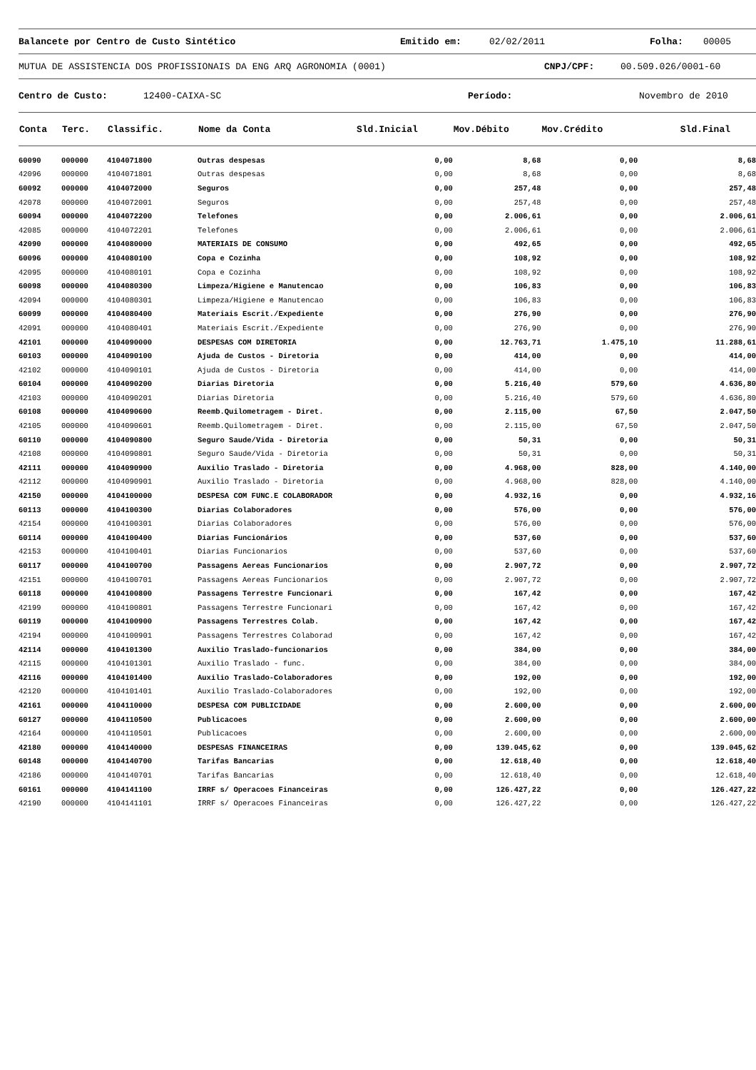Balancete por Centro de Custo Sintético Emitido em: 02/02/2011 Folha: 00005
MUTUA DE ASSISTENCIA DOS PROFISSIONAIS DA ENG ARQ AGRONOMIA (0001) CNPJ/CPF: 00.509.026/0001-60
Centro de Custo: 12400-CAIXA-SC Período: Novembro de 2010
| Conta | Terc. | Classific. | Nome da Conta | Sld.Inicial | Mov.Débito | Mov.Crédito | Sld.Final |
| --- | --- | --- | --- | --- | --- | --- | --- |
| 60090 | 000000 | 4104071800 | Outras despesas | 0,00 | 8,68 | 0,00 | 8,68 |
| 42096 | 000000 | 4104071801 | Outras despesas | 0,00 | 8,68 | 0,00 | 8,68 |
| 60092 | 000000 | 4104072000 | Seguros | 0,00 | 257,48 | 0,00 | 257,48 |
| 42078 | 000000 | 4104072001 | Seguros | 0,00 | 257,48 | 0,00 | 257,48 |
| 60094 | 000000 | 4104072200 | Telefones | 0,00 | 2.006,61 | 0,00 | 2.006,61 |
| 42085 | 000000 | 4104072201 | Telefones | 0,00 | 2.006,61 | 0,00 | 2.006,61 |
| 42090 | 000000 | 4104080000 | MATERIAIS DE CONSUMO | 0,00 | 492,65 | 0,00 | 492,65 |
| 60096 | 000000 | 4104080100 | Copa e Cozinha | 0,00 | 108,92 | 0,00 | 108,92 |
| 42095 | 000000 | 4104080101 | Copa e Cozinha | 0,00 | 108,92 | 0,00 | 108,92 |
| 60098 | 000000 | 4104080300 | Limpeza/Higiene e Manutencao | 0,00 | 106,83 | 0,00 | 106,83 |
| 42094 | 000000 | 4104080301 | Limpeza/Higiene e Manutencao | 0,00 | 106,83 | 0,00 | 106,83 |
| 60099 | 000000 | 4104080400 | Materiais Escrit./Expediente | 0,00 | 276,90 | 0,00 | 276,90 |
| 42091 | 000000 | 4104080401 | Materiais Escrit./Expediente | 0,00 | 276,90 | 0,00 | 276,90 |
| 42101 | 000000 | 4104090000 | DESPESAS COM DIRETORIA | 0,00 | 12.763,71 | 1.475,10 | 11.288,61 |
| 60103 | 000000 | 4104090100 | Ajuda de Custos - Diretoria | 0,00 | 414,00 | 0,00 | 414,00 |
| 42102 | 000000 | 4104090101 | Ajuda de Custos - Diretoria | 0,00 | 414,00 | 0,00 | 414,00 |
| 60104 | 000000 | 4104090200 | Diarias Diretoria | 0,00 | 5.216,40 | 579,60 | 4.636,80 |
| 42103 | 000000 | 4104090201 | Diarias Diretoria | 0,00 | 5.216,40 | 579,60 | 4.636,80 |
| 60108 | 000000 | 4104090600 | Reemb.Quilometragem - Diret. | 0,00 | 2.115,00 | 67,50 | 2.047,50 |
| 42105 | 000000 | 4104090601 | Reemb.Quilometragem - Diret. | 0,00 | 2.115,00 | 67,50 | 2.047,50 |
| 60110 | 000000 | 4104090800 | Seguro Saude/Vida - Diretoria | 0,00 | 50,31 | 0,00 | 50,31 |
| 42108 | 000000 | 4104090801 | Seguro Saude/Vida - Diretoria | 0,00 | 50,31 | 0,00 | 50,31 |
| 42111 | 000000 | 4104090900 | Auxilio Traslado - Diretoria | 0,00 | 4.968,00 | 828,00 | 4.140,00 |
| 42112 | 000000 | 4104090901 | Auxilio Traslado - Diretoria | 0,00 | 4.968,00 | 828,00 | 4.140,00 |
| 42150 | 000000 | 4104100000 | DESPESA COM FUNC.E COLABORADOR | 0,00 | 4.932,16 | 0,00 | 4.932,16 |
| 60113 | 000000 | 4104100300 | Diarias Colaboradores | 0,00 | 576,00 | 0,00 | 576,00 |
| 42154 | 000000 | 4104100301 | Diarias Colaboradores | 0,00 | 576,00 | 0,00 | 576,00 |
| 60114 | 000000 | 4104100400 | Diarias Funcionários | 0,00 | 537,60 | 0,00 | 537,60 |
| 42153 | 000000 | 4104100401 | Diarias Funcionarios | 0,00 | 537,60 | 0,00 | 537,60 |
| 60117 | 000000 | 4104100700 | Passagens Aereas Funcionarios | 0,00 | 2.907,72 | 0,00 | 2.907,72 |
| 42151 | 000000 | 4104100701 | Passagens Aereas Funcionarios | 0,00 | 2.907,72 | 0,00 | 2.907,72 |
| 60118 | 000000 | 4104100800 | Passagens Terrestre Funcionari | 0,00 | 167,42 | 0,00 | 167,42 |
| 42199 | 000000 | 4104100801 | Passagens Terrestre Funcionari | 0,00 | 167,42 | 0,00 | 167,42 |
| 60119 | 000000 | 4104100900 | Passagens Terrestres Colab. | 0,00 | 167,42 | 0,00 | 167,42 |
| 42194 | 000000 | 4104100901 | Passagens Terrestres Colaborad | 0,00 | 167,42 | 0,00 | 167,42 |
| 42114 | 000000 | 4104101300 | Auxilio Traslado-funcionarios | 0,00 | 384,00 | 0,00 | 384,00 |
| 42115 | 000000 | 4104101301 | Auxilio Traslado - func. | 0,00 | 384,00 | 0,00 | 384,00 |
| 42116 | 000000 | 4104101400 | Auxilio Traslado-Colaboradores | 0,00 | 192,00 | 0,00 | 192,00 |
| 42120 | 000000 | 4104101401 | Auxilio Traslado-Colaboradores | 0,00 | 192,00 | 0,00 | 192,00 |
| 42161 | 000000 | 4104110000 | DESPESA COM PUBLICIDADE | 0,00 | 2.600,00 | 0,00 | 2.600,00 |
| 60127 | 000000 | 4104110500 | Publicacoes | 0,00 | 2.600,00 | 0,00 | 2.600,00 |
| 42164 | 000000 | 4104110501 | Publicacoes | 0,00 | 2.600,00 | 0,00 | 2.600,00 |
| 42180 | 000000 | 4104140000 | DESPESAS FINANCEIRAS | 0,00 | 139.045,62 | 0,00 | 139.045,62 |
| 60148 | 000000 | 4104140700 | Tarifas Bancarias | 0,00 | 12.618,40 | 0,00 | 12.618,40 |
| 42186 | 000000 | 4104140701 | Tarifas Bancarias | 0,00 | 12.618,40 | 0,00 | 12.618,40 |
| 60161 | 000000 | 4104141100 | IRRF s/ Operacoes Financeiras | 0,00 | 126.427,22 | 0,00 | 126.427,22 |
| 42190 | 000000 | 4104141101 | IRRF s/ Operacoes Financeiras | 0,00 | 126.427,22 | 0,00 | 126.427,22 |